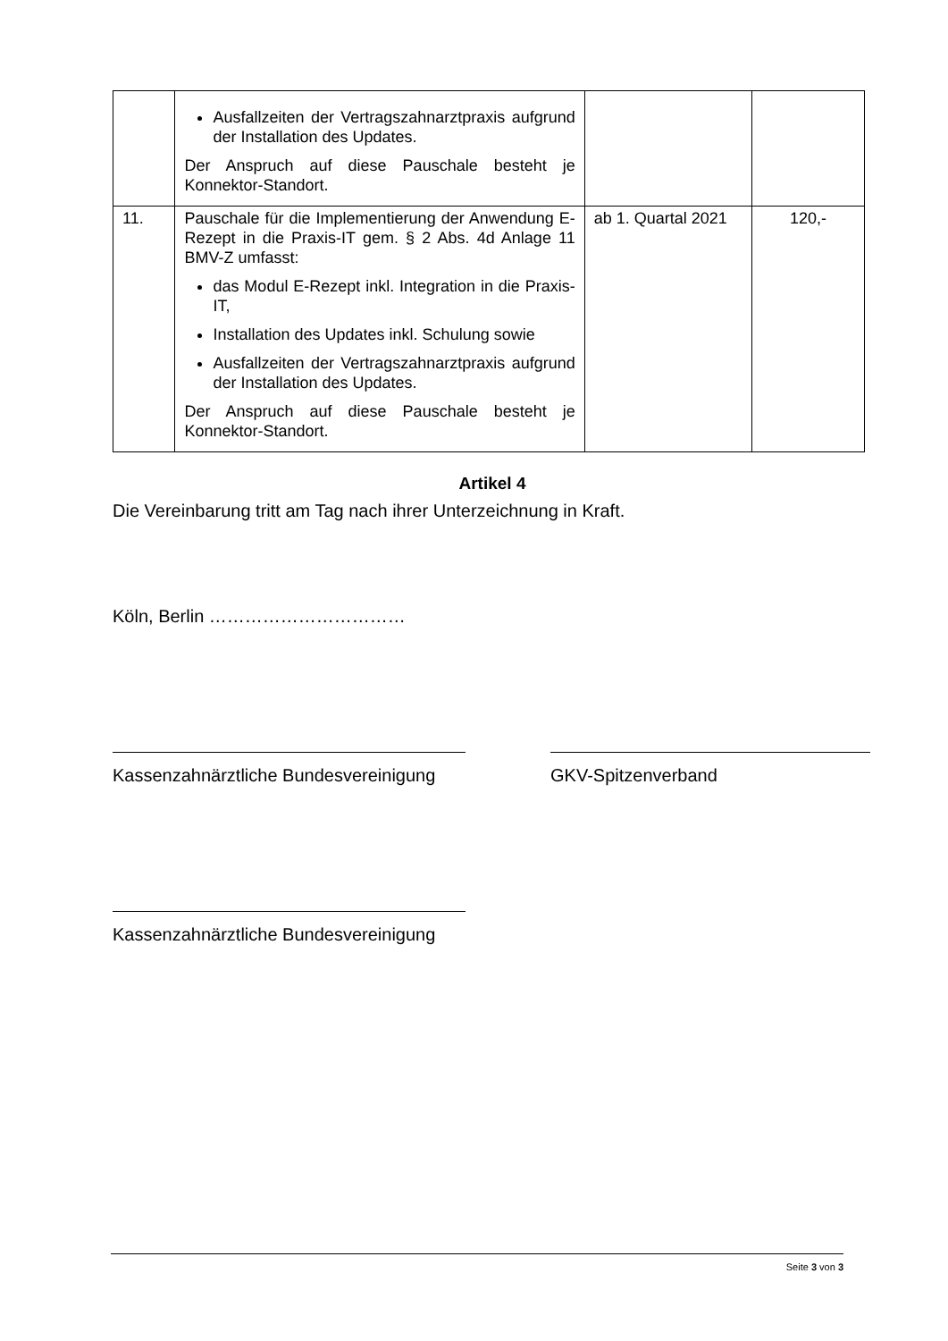| | Ausfallzeiten der Vertragszahnarztpraxis aufgrund der Installation des Updates. Der Anspruch auf diese Pauschale besteht je Konnektor-Standort. | | |
| 11. | Pauschale für die Implementierung der Anwendung E-Rezept in die Praxis-IT gem. § 2 Abs. 4d Anlage 11 BMV-Z umfasst: das Modul E-Rezept inkl. Integration in die Praxis-IT, Installation des Updates inkl. Schulung sowie Ausfallzeiten der Vertragszahnarztpraxis aufgrund der Installation des Updates. Der Anspruch auf diese Pauschale besteht je Konnektor-Standort. | ab 1. Quartal 2021 | 120,- |
Artikel 4
Die Vereinbarung tritt am Tag nach ihrer Unterzeichnung in Kraft.
Köln, Berlin ……………………………
Kassenzahnärztliche Bundesvereinigung
GKV-Spitzenverband
Kassenzahnärztliche Bundesvereinigung
Seite 3 von 3